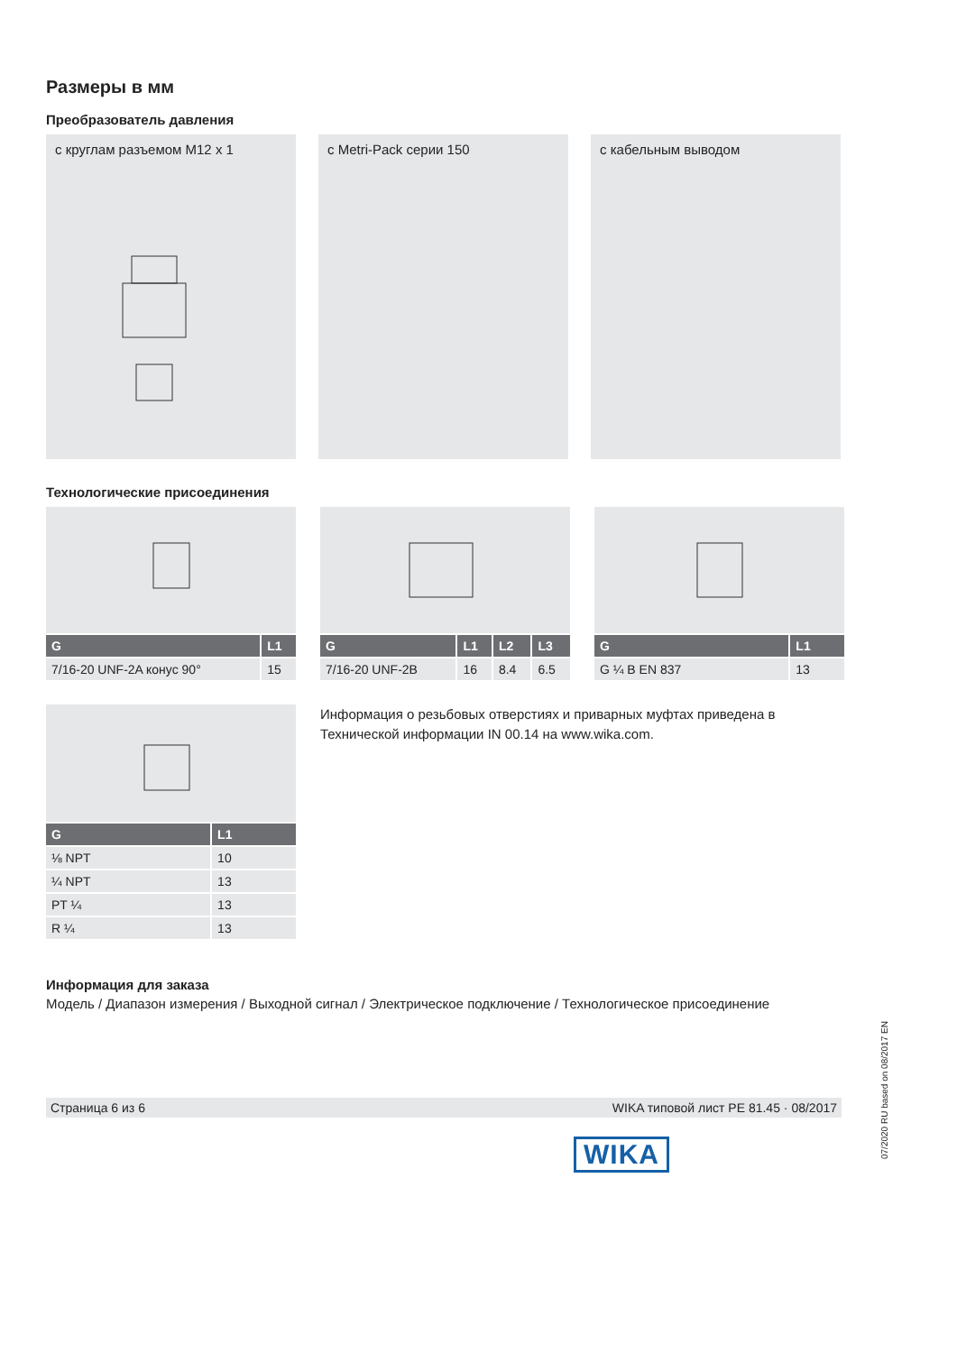Размеры в мм
Преобразователь давления
с круглам разъемом M12 x 1 с Metri-Pack серии 150 с кабельным выводом
Технологические присоединения
| G | L1 |
| --- | --- |
| 7/16-20 UNF-2A конус 90° | 15 |
| G | L1 | L2 | L3 |
| --- | --- | --- | --- |
| 7/16-20 UNF-2B | 16 | 8.4 | 6.5 |
| G | L1 |
| --- | --- |
| G ¼ B EN 837 | 13 |
| G | L1 |
| --- | --- |
| ⅛ NPT | 10 |
| ¼ NPT | 13 |
| PT ¼ | 13 |
| R ¼ | 13 |
Информация о резьбовых отверстиях и приварных муфтах приведена в Технической информации IN 00.14 на www.wika.com.
Информация для заказа
Модель / Диапазон измерения / Выходной сигнал / Электрическое подключение / Технологическое присоединение
Страница 6 из 6 WIKA типовой лист PE 81.45 · 08/2017
WIKA 07/2020 RU based on 08/2017 EN